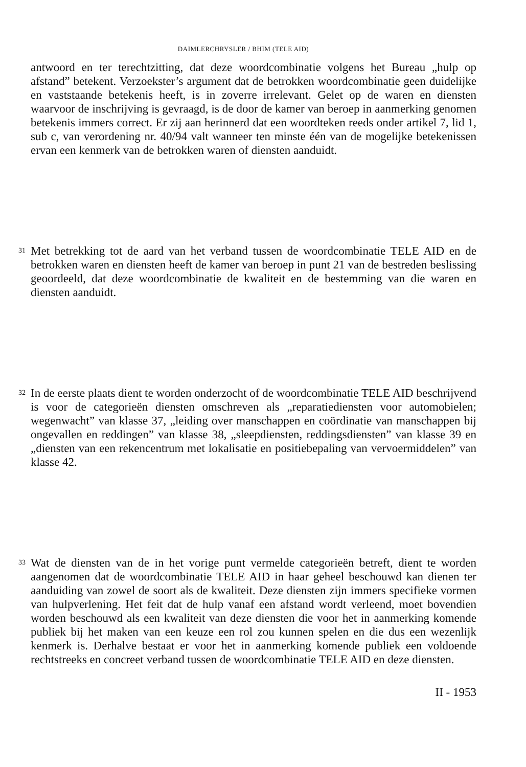DAIMLERCHRYSLER / BHIM (TELE AID)
antwoord en ter terechtzitting, dat deze woordcombinatie volgens het Bureau „hulp op afstand” betekent. Verzoekster’s argument dat de betrokken woordcombinatie geen duidelijke en vaststaande betekenis heeft, is in zoverre irrelevant. Gelet op de waren en diensten waarvoor de inschrijving is gevraagd, is de door de kamer van beroep in aanmerking genomen betekenis immers correct. Er zij aan herinnerd dat een woordteken reeds onder artikel 7, lid 1, sub c, van verordening nr. 40/94 valt wanneer ten minste één van de mogelijke betekenissen ervan een kenmerk van de betrokken waren of diensten aanduidt.
31
Met betrekking tot de aard van het verband tussen de woordcombinatie TELE AID en de betrokken waren en diensten heeft de kamer van beroep in punt 21 van de bestreden beslissing geoordeeld, dat deze woordcombinatie de kwaliteit en de bestemming van die waren en diensten aanduidt.
32
In de eerste plaats dient te worden onderzocht of de woordcombinatie TELE AID beschrijvend is voor de categorieën diensten omschreven als „reparatiediensten voor automobielen; wegenwacht” van klasse 37, „leiding over manschappen en coördinatie van manschappen bij ongevallen en reddingen” van klasse 38, „sleepdiensten, reddingsdiensten” van klasse 39 en „diensten van een rekencentrum met lokalisatie en positiebepaling van vervoermiddelen” van klasse 42.
33
Wat de diensten van de in het vorige punt vermelde categorieën betreft, dient te worden aangenomen dat de woordcombinatie TELE AID in haar geheel beschouwd kan dienen ter aanduiding van zowel de soort als de kwaliteit. Deze diensten zijn immers specifieke vormen van hulpverlening. Het feit dat de hulp vanaf een afstand wordt verleend, moet bovendien worden beschouwd als een kwaliteit van deze diensten die voor het in aanmerking komende publiek bij het maken van een keuze een rol zou kunnen spelen en die dus een wezenlijk kenmerk is. Derhalve bestaat er voor het in aanmerking komende publiek een voldoende rechtstreeks en concreet verband tussen de woordcombinatie TELE AID en deze diensten.
II - 1953